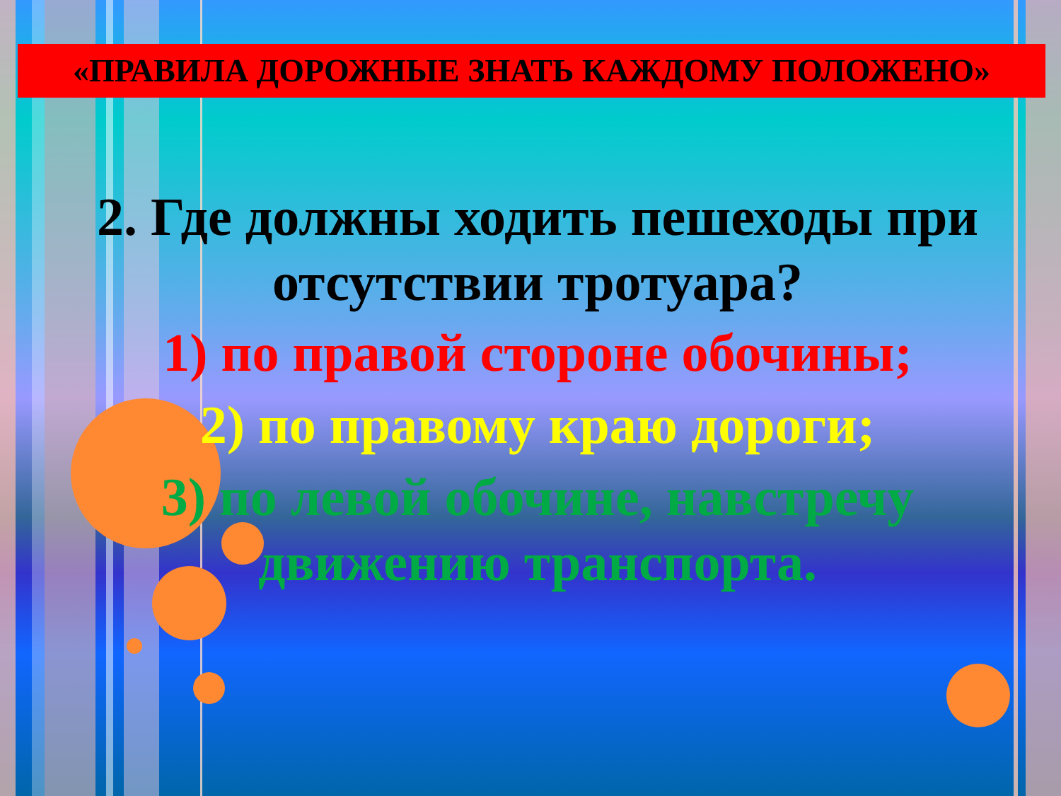«ПРАВИЛА ДОРОЖНЫЕ ЗНАТЬ КАЖДОМУ ПОЛОЖЕНО»
2. Где должны ходить пешеходы при отсутствии тротуара?
1) по правой стороне обочины;
2) по правому краю дороги;
3) по левой обочине, навстречу движению транспорта.